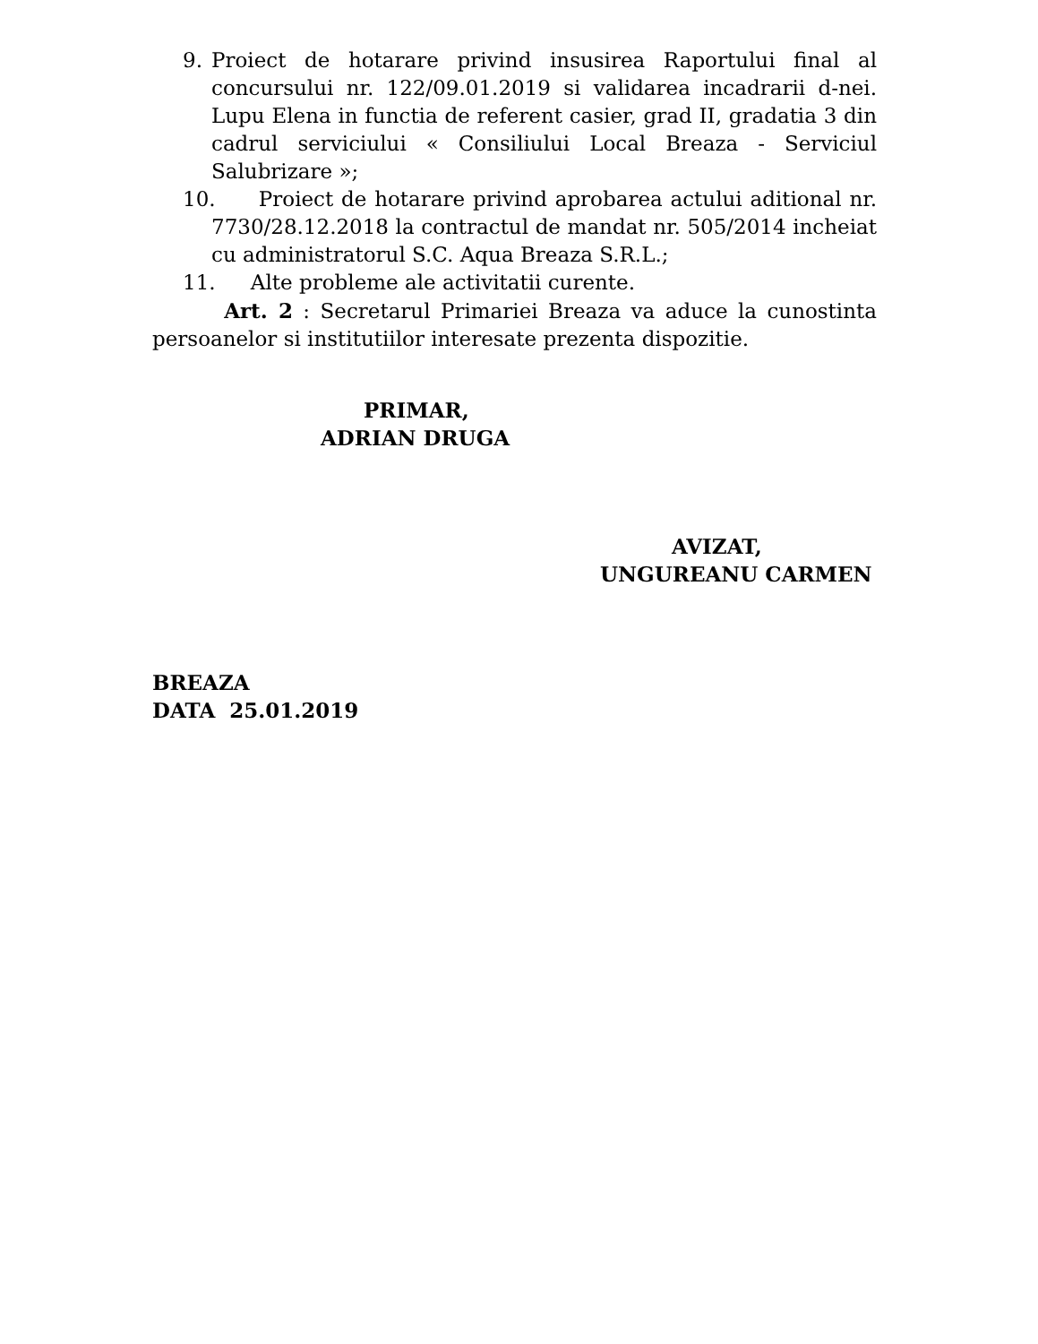9. Proiect de hotarare privind insusirea Raportului final al concursului nr. 122/09.01.2019 si validarea incadrarii d-nei. Lupu Elena in functia de referent casier, grad II, gradatia 3 din cadrul serviciului « Consiliului Local Breaza - Serviciul Salubrizare »;
10. Proiect de hotarare privind aprobarea actului aditional nr. 7730/28.12.2018 la contractul de mandat nr. 505/2014 incheiat cu administratorul S.C. Aqua Breaza S.R.L.;
11. Alte probleme ale activitatii curente.
Art. 2 : Secretarul Primariei Breaza va aduce la cunostinta persoanelor si institutiilor interesate prezenta dispozitie.
PRIMAR,
ADRIAN DRUGA
AVIZAT,
UNGUREANU CARMEN
BREAZA
DATA 25.01.2019